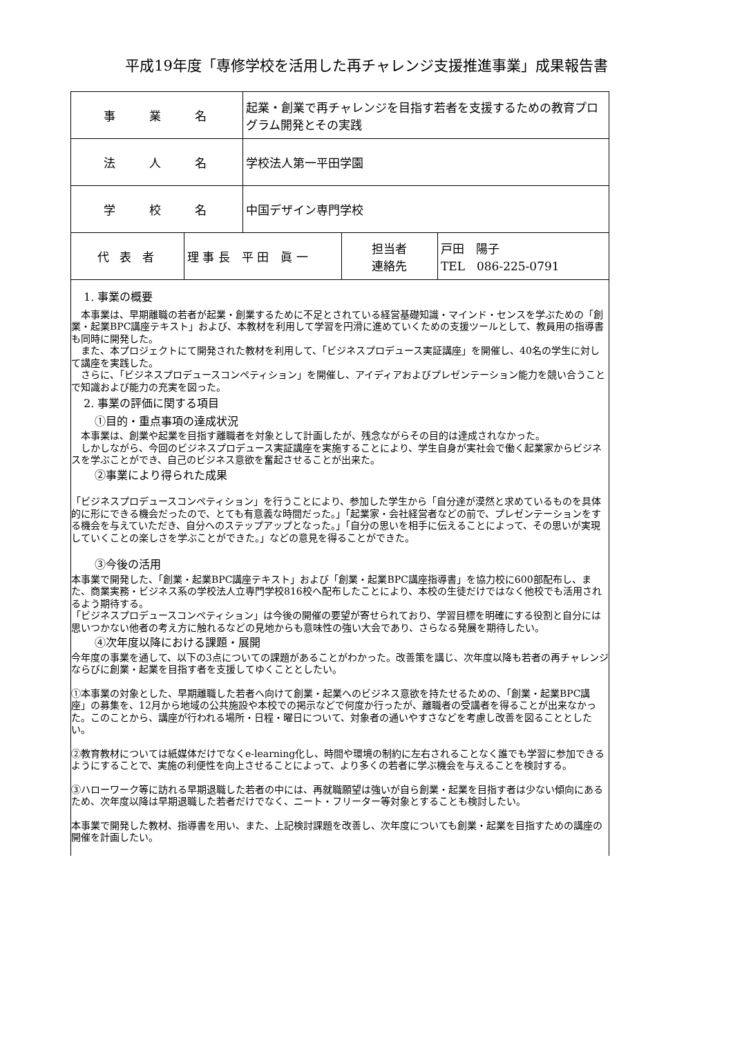平成19年度「専修学校を活用した再チャレンジ支援推進事業」成果報告書
| 事 業 名 | | 起業・創業で再チャレンジを目指す若者を支援するための教育プログラム開発とその実践 | | |
| 法 人 名 | | 学校法人第一平田学園 | | |
| 学 校 名 | | 中国デザイン専門学校 | | |
| 代 表 者 | 理 事 長 平 田 眞 一 | | 担当者 連絡先 | 戸田 陽子 TEL 086-225-0791 |
| 1. 事業の概要 本事業は、早期離職の若者が起業・創業するために不足とされている経営基礎知識・マインド・センスを学ぶための「創業・起業BPC講座テキスト」および、本教材を利用して学習を円滑に進めていくための支援ツールとして、教員用の指導書も同時に開発した。 また、本プロジェクトにて開発された教材を利用して、「ビジネスプロデュース実証講座」を開催し、40名の学生に対して講座を実践した。 さらに、「ビジネスプロデュースコンペティション」を開催し、アイディアおよびプレゼンテーション能力を競い合うことで知識および能力の充実を図った。 2. 事業の評価に関する項目 ①目的・重点事項の達成状況 本事業は、創業や起業を目指す離職者を対象として計画したが、残念ながらその目的は達成されなかった。 しかしながら、今回のビジネスプロデュース実証講座を実施することにより、学生自身が実社会で働く起業家からビジネスを学ぶことができ、自己のビジネス意欲を奮起させることが出来た。 ②事業により得られた成果 「ビジネスプロデュースコンペティション」を行うことにより、参加した学生から「自分達が漠然と求めているものを具体的に形にできる機会だったので、とても有意義な時間だった。」「起業家・会社経営者などの前で、プレゼンテーションをする機会を与えていただき、自分へのステップアップとなった。」「自分の思いを相手に伝えることによって、その思いが実現していくことの楽しさを学ぶことができた。」などの意見を得ることができた。 ③今後の活用 本事業で開発した、「創業・起業BPC講座テキスト」および「創業・起業BPC講座指導書」を協力校に600部配布し、また、商業実務・ビジネス系の学校法人立専門学校816校へ配布したことにより、本校の生徒だけではなく他校でも活用されるよう期待する。 「ビジネスプロデュースコンペティション」は今後の開催の要望が寄せられており、学習目標を明確にする役割と自分には思いつかない他者の考え方に触れるなどの見地からも意味性の強い大会であり、さらなる発展を期待したい。 ④次年度以降における課題・展開 今年度の事業を通して、以下の3点についての課題があることがわかった。改善策を講じ、次年度以降も若者の再チャレンジならびに創業・起業を目指す者を支援してゆくこととしたい。 ①本事業の対象とした、早期離職した若者へ向けて創業・起業へのビジネス意欲を持たせるための、「創業・起業BPC講座」の募集を、12月から地域の公共施設や本校での掲示などで何度か行ったが、離職者の受講者を得ることが出来なかった。このことから、講座が行われる場所・日程・曜日について、対象者の通いやすさなどを考慮し改善を図ることとしたい。 ②教育教材については紙媒体だけでなくe-learning化し、時間や環境の制約に左右されることなく誰でも学習に参加できるようにすることで、実施の利便性を向上させることによって、より多くの若者に学ぶ機会を与えることを検討する。 ③ハローワーク等に訪れる早期退職した若者の中には、再就職願望は強いが自ら創業・起業を目指す者は少ない傾向にあるため、次年度以降は早期退職した若者だけでなく、ニート・フリーター等対象とすることも検討したい。 本事業で開発した教材、指導書を用い、また、上記検討課題を改善し、次年度についても創業・起業を目指すための講座の開催を計画したい。 | | | | |